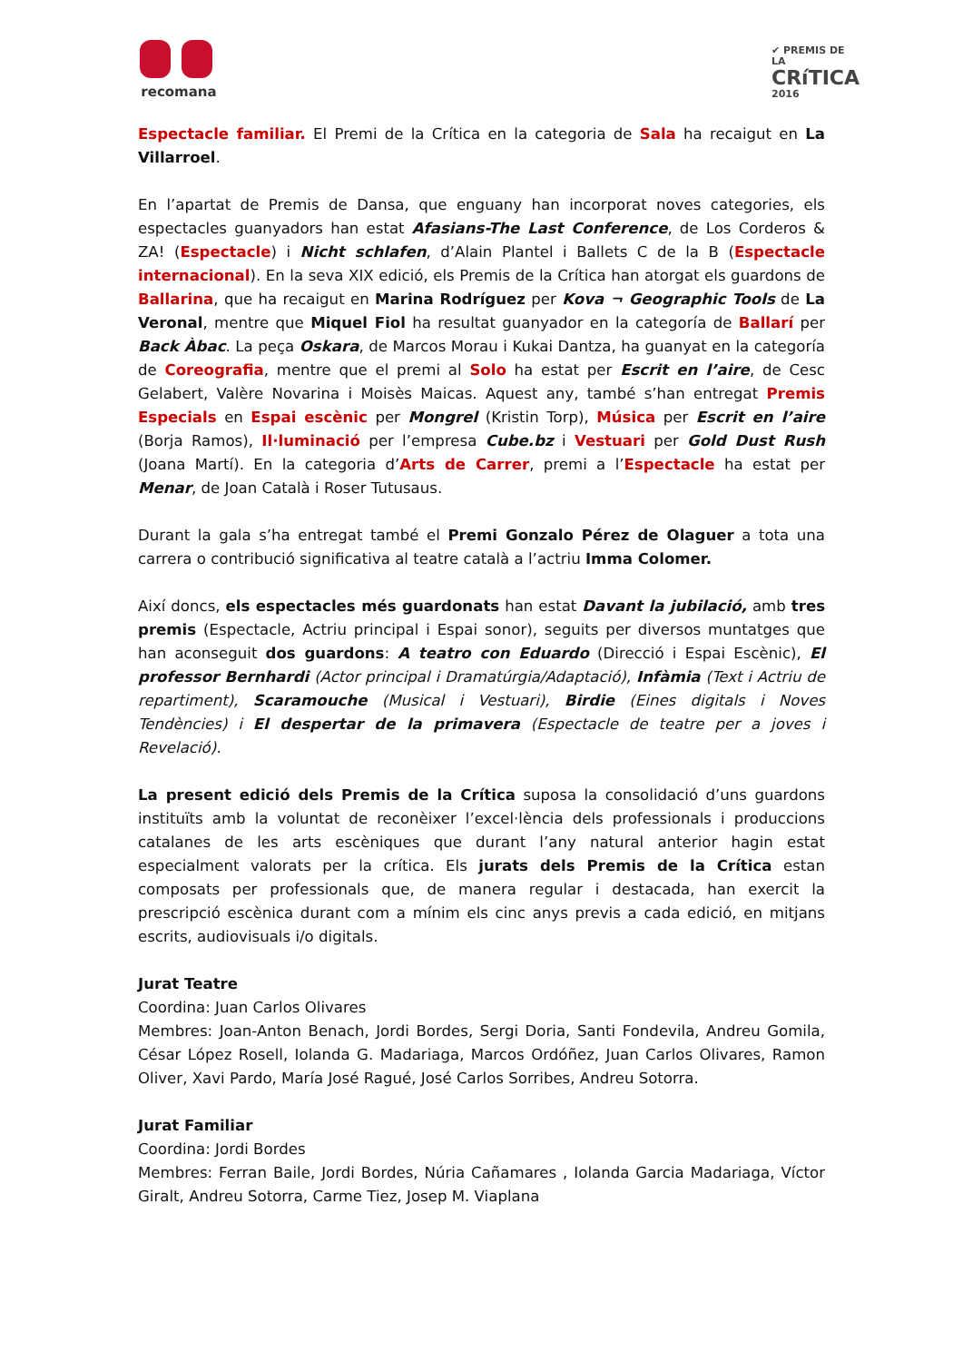recomana
✔ PREMIS DE LA
CRíTICA
2016
Espectacle familiar. El Premi de la Crítica en la categoria de Sala ha recaigut en La Villarroel.
En l’apartat de Premis de Dansa, que enguany han incorporat noves categories, els espectacles guanyadors han estat Afasians-The Last Conference, de Los Corderos & ZA! (Espectacle) i Nicht schlafen, d’Alain Plantel i Ballets C de la B (Espectacle internacional). En la seva XIX edició, els Premis de la Crítica han atorgat els guardons de Ballarina, que ha recaigut en Marina Rodríguez per Kova ¬ Geographic Tools de La Veronal, mentre que Miquel Fiol ha resultat guanyador en la categoría de Ballarí per Back Àbac. La peça Oskara, de Marcos Morau i Kukai Dantza, ha guanyat en la categoría de Coreografia, mentre que el premi al Solo ha estat per Escrit en l’aire, de Cesc Gelabert, Valère Novarina i Moisès Maicas. Aquest any, també s’han entregat Premis Especials en Espai escènic per Mongrel (Kristin Torp), Música per Escrit en l’aire (Borja Ramos), Il·luminació per l’empresa Cube.bz i Vestuari per Gold Dust Rush (Joana Martí). En la categoria d’Arts de Carrer, premi a l’Espectacle ha estat per Menar, de Joan Català i Roser Tutusaus.
Durant la gala s’ha entregat també el Premi Gonzalo Pérez de Olaguer a tota una carrera o contribució significativa al teatre català a l’actriu Imma Colomer.
Així doncs, els espectacles més guardonats han estat Davant la jubilació, amb tres premis (Espectacle, Actriu principal i Espai sonor), seguits per diversos muntatges que han aconseguit dos guardons: A teatro con Eduardo (Direcció i Espai Escènic), El professor Bernhardi (Actor principal i Dramatúrgia/Adaptació), Infàmia (Text i Actriu de repartiment), Scaramouche (Musical i Vestuari), Birdie (Eines digitals i Noves Tendències) i El despertar de la primavera (Espectacle de teatre per a joves i Revelació).
La present edició dels Premis de la Crítica suposa la consolidació d’uns guardons instituïts amb la voluntat de reconèixer l’excel·lència dels professionals i produccions catalanes de les arts escèniques que durant l’any natural anterior hagin estat especialment valorats per la crítica. Els jurats dels Premis de la Crítica estan composats per professionals que, de manera regular i destacada, han exercit la prescripció escènica durant com a mínim els cinc anys previs a cada edició, en mitjans escrits, audiovisuals i/o digitals.
Jurat Teatre
Coordina: Juan Carlos Olivares
Membres: Joan-Anton Benach, Jordi Bordes, Sergi Doria, Santi Fondevila, Andreu Gomila, César López Rosell, Iolanda G. Madariaga, Marcos Ordóñez, Juan Carlos Olivares, Ramon Oliver, Xavi Pardo, María José Ragué, José Carlos Sorribes, Andreu Sotorra.
Jurat Familiar
Coordina: Jordi Bordes
Membres: Ferran Baile, Jordi Bordes, Núria Cañamares , Iolanda Garcia Madariaga, Víctor Giralt, Andreu Sotorra, Carme Tiez, Josep M. Viaplana